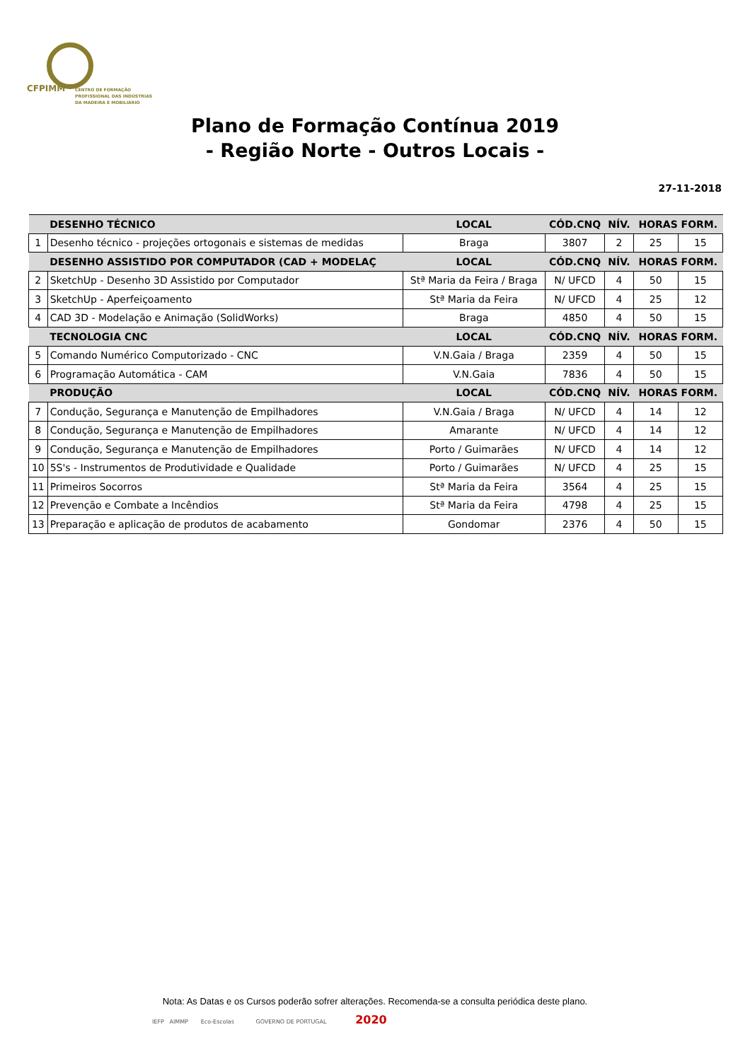CFPIMM
CENTRO DE FORMAÇÃO
PROFISSIONAL DAS INDÚSTRIAS
DA MADEIRA E MOBILIÁRIO
Plano de Formação Contínua 2019
- Região Norte - Outros Locais -
27-11-2018
| | DESENHO TÉCNICO | LOCAL | CÓD.CNQ | NÍV. | HORAS FORM. | |
| --- | --- | --- | --- | --- | --- | --- |
| 1 | Desenho técnico - projeções ortogonais e sistemas de medidas | Braga | 3807 | 2 | 25 | 15 |
| | DESENHO ASSISTIDO POR COMPUTADOR (CAD + MODELAÇ | LOCAL | CÓD.CNQ | NÍV. | HORAS FORM. | |
| 2 | SketchUp - Desenho 3D Assistido por Computador | Stª Maria da Feira / Braga | N/ UFCD | 4 | 50 | 15 |
| 3 | SketchUp - Aperfeiçoamento | Stª Maria da Feira | N/ UFCD | 4 | 25 | 12 |
| 4 | CAD 3D - Modelação e Animação (SolidWorks) | Braga | 4850 | 4 | 50 | 15 |
| | TECNOLOGIA CNC | LOCAL | CÓD.CNQ | NÍV. | HORAS FORM. | |
| 5 | Comando Numérico Computorizado - CNC | V.N.Gaia / Braga | 2359 | 4 | 50 | 15 |
| 6 | Programação Automática - CAM | V.N.Gaia | 7836 | 4 | 50 | 15 |
| | PRODUÇÃO | LOCAL | CÓD.CNQ | NÍV. | HORAS FORM. | |
| 7 | Condução, Segurança e Manutenção de Empilhadores | V.N.Gaia / Braga | N/ UFCD | 4 | 14 | 12 |
| 8 | Condução, Segurança e Manutenção de Empilhadores | Amarante | N/ UFCD | 4 | 14 | 12 |
| 9 | Condução, Segurança e Manutenção de Empilhadores | Porto / Guimarães | N/ UFCD | 4 | 14 | 12 |
| 10 | 5S's - Instrumentos de Produtividade e Qualidade | Porto / Guimarães | N/ UFCD | 4 | 25 | 15 |
| 11 | Primeiros Socorros | Stª Maria da Feira | 3564 | 4 | 25 | 15 |
| 12 | Prevenção e Combate a Incêndios | Stª Maria da Feira | 4798 | 4 | 25 | 15 |
| 13 | Preparação e aplicação de produtos de acabamento | Gondomar | 2376 | 4 | 50 | 15 |
Nota: As Datas e os Cursos poderão sofrer alterações. Recomenda-se a consulta periódica deste plano.
IEFP AIMMP Eco-Escolas GOVERNO DE PORTUGAL 2020